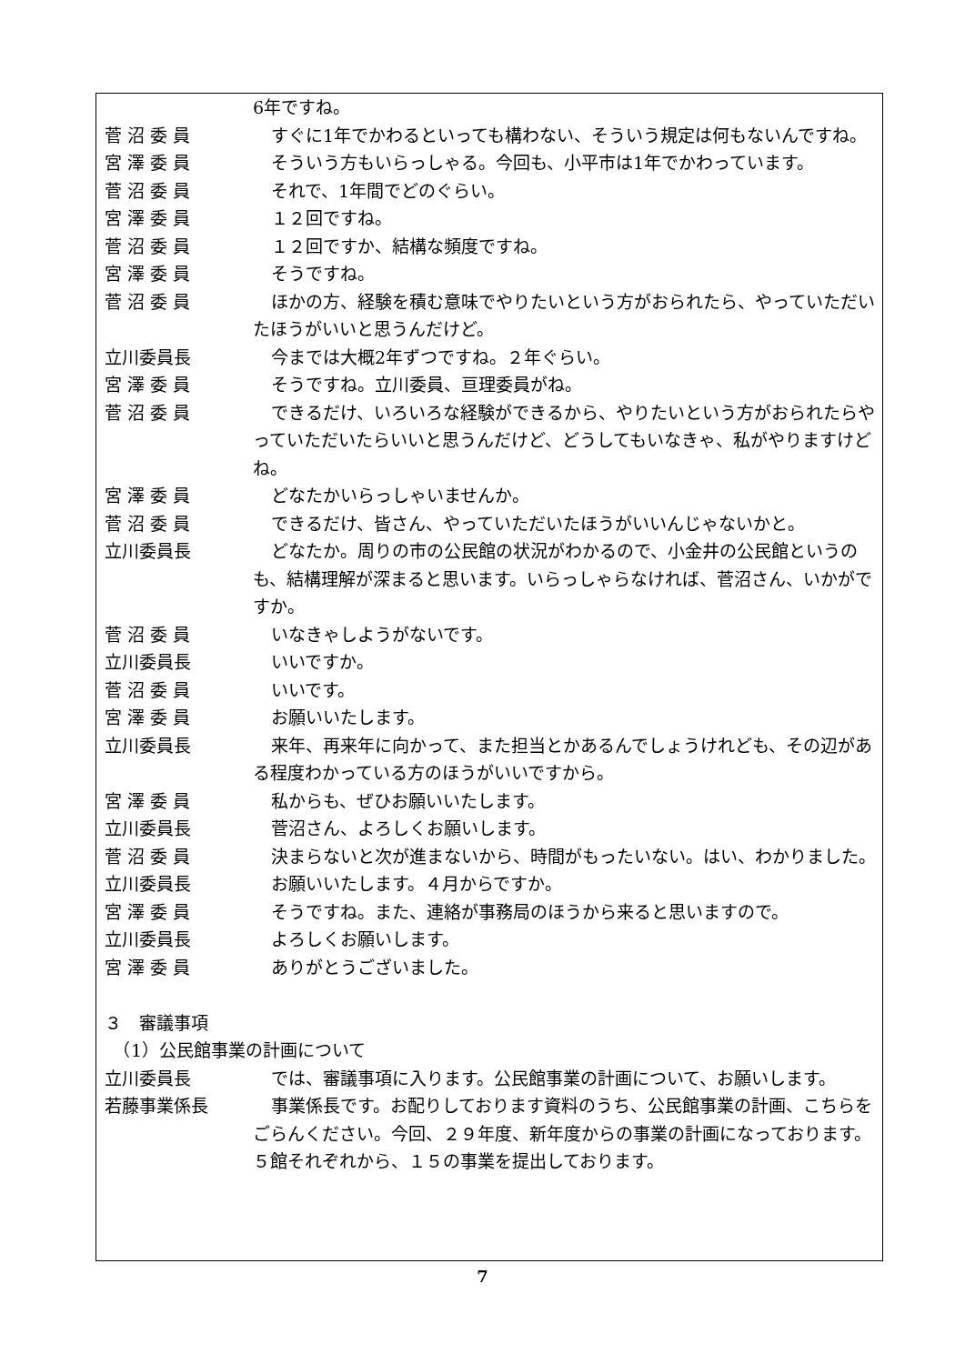6年ですね。
菅 沼 委 員 すぐに1年でかわるといっても構わない、そういう規定は何もないんですね。
宮 澤 委 員 そういう方もいらっしゃる。今回も、小平市は1年でかわっています。
菅 沼 委 員 それで、1年間でどのぐらい。
宮 澤 委 員 １２回ですね。
菅 沼 委 員 １２回ですか、結構な頻度ですね。
宮 澤 委 員 そうですね。
菅 沼 委 員 ほかの方、経験を積む意味でやりたいという方がおられたら、やっていただいたほうがいいと思うんだけど。
立川委員長 今までは大概2年ずつですね。２年ぐらい。
宮 澤 委 員 そうですね。立川委員、亘理委員がね。
菅 沼 委 員 できるだけ、いろいろな経験ができるから、やりたいという方がおられたらやっていただいたらいいと思うんだけど、どうしてもいなきゃ、私がやりますけどね。
宮 澤 委 員 どなたかいらっしゃいませんか。
菅 沼 委 員 できるだけ、皆さん、やっていただいたほうがいいんじゃないかと。
立川委員長 どなたか。周りの市の公民館の状況がわかるので、小金井の公民館というのも、結構理解が深まると思います。いらっしゃらなければ、菅沼さん、いかがですか。
菅 沼 委 員 いなきゃしようがないです。
立川委員長 いいですか。
菅 沼 委 員 いいです。
宮 澤 委 員 お願いいたします。
立川委員長 来年、再来年に向かって、また担当とかあるんでしょうけれども、その辺がある程度わかっている方のほうがいいですから。
宮 澤 委 員 私からも、ぜひお願いいたします。
立川委員長 菅沼さん、よろしくお願いします。
菅 沼 委 員 決まらないと次が進まないから、時間がもったいない。はい、わかりました。
立川委員長 お願いいたします。４月からですか。
宮 澤 委 員 そうですね。また、連絡が事務局のほうから来ると思いますので。
立川委員長 よろしくお願いします。
宮 澤 委 員 ありがとうございました。
３　審議事項
　（1）公民館事業の計画について
立川委員長 では、審議事項に入ります。公民館事業の計画について、お願いします。
若藤事業係長 事業係長です。お配りしております資料のうち、公民館事業の計画、こちらをごらんください。今回、２９年度、新年度からの事業の計画になっております。５館それぞれから、１５の事業を提出しております。
7